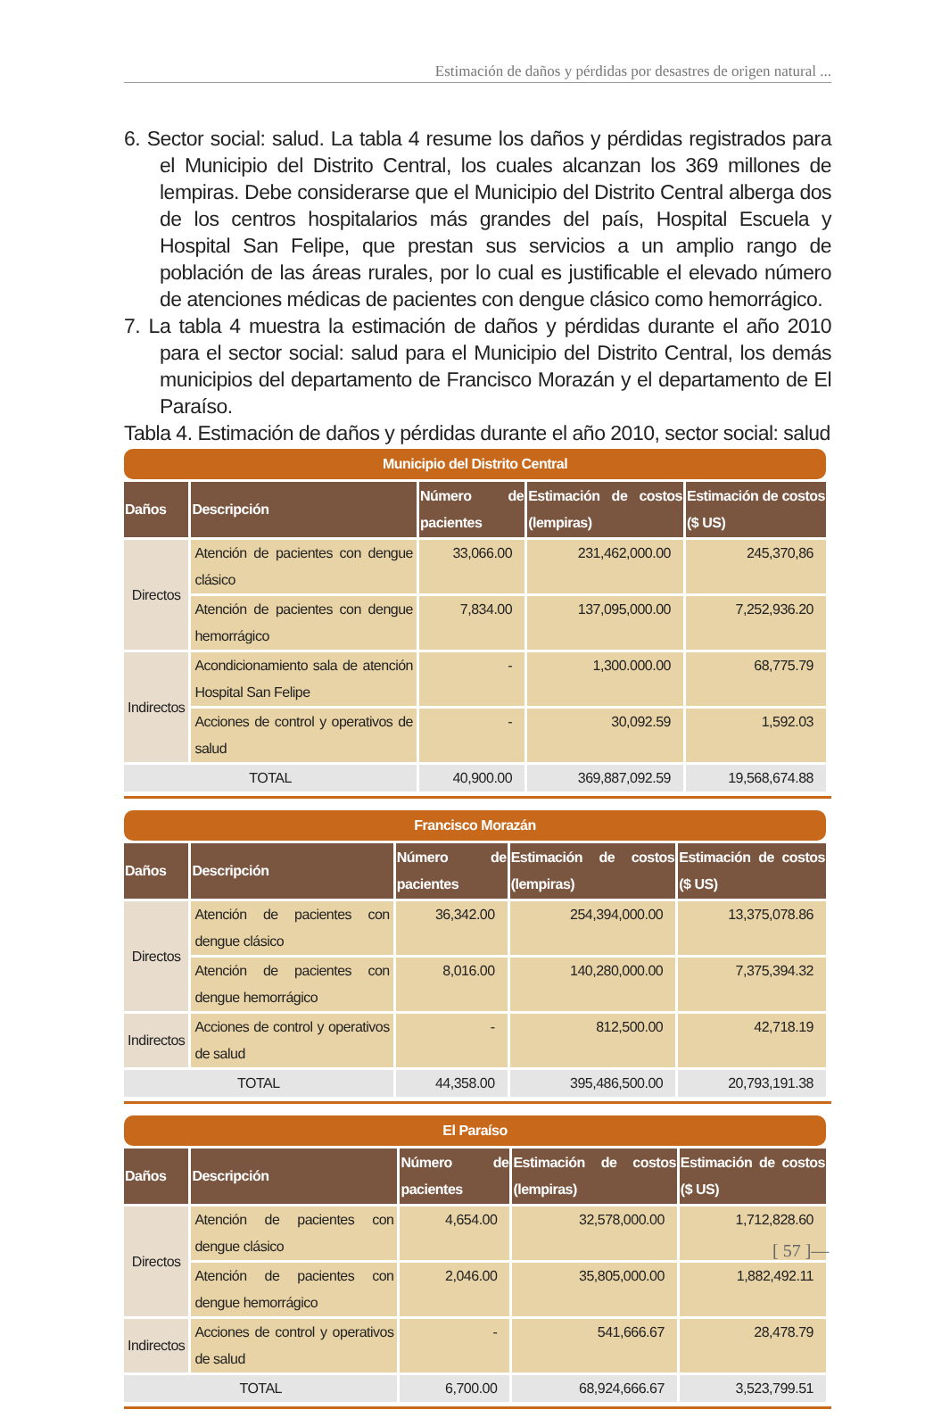Estimación de daños y pérdidas por desastres de origen natural ...
6. Sector social: salud. La tabla 4 resume los daños y pérdidas registrados para el Municipio del Distrito Central, los cuales alcanzan los 369 millones de lempiras. Debe considerarse que el Municipio del Distrito Central alberga dos de los centros hospitalarios más grandes del país, Hospital Escuela y Hospital San Felipe, que prestan sus servicios a un amplio rango de población de las áreas rurales, por lo cual es justificable el elevado número de atenciones médicas de pacientes con dengue clásico como hemorrágico.
7. La tabla 4 muestra la estimación de daños y pérdidas durante el año 2010 para el sector social: salud para el Municipio del Distrito Central, los demás municipios del departamento de Francisco Morazán y el departamento de El Paraíso.
Tabla 4. Estimación de daños y pérdidas durante el año 2010, sector social: salud
| Municipio del Distrito Central | | | | |
| Daños | Descripción | Número de pacientes | Estimación de costos (lempiras) | Estimación de costos ($ US) |
| Directos | Atención de pacientes con dengue clásico | 33,066.00 | 231,462,000.00 | 245,370,86 |
| | Atención de pacientes con dengue hemorrágico | 7,834.00 | 137,095,000.00 | 7,252,936.20 |
| Indirectos | Acondicionamiento sala de atención Hospital San Felipe | - | 1,300.000.00 | 68,775.79 |
| | Acciones de control y operativos de salud | - | 30,092.59 | 1,592.03 |
| TOTAL | | 40,900.00 | 369,887,092.59 | 19,568,674.88 |
| Francisco Morazán | | | | |
| Daños | Descripción | Número de pacientes | Estimación de costos (lempiras) | Estimación de costos ($ US) |
| Directos | Atención de pacientes con dengue clásico | 36,342.00 | 254,394,000.00 | 13,375,078.86 |
| | Atención de pacientes con dengue hemorrágico | 8,016.00 | 140,280,000.00 | 7,375,394.32 |
| Indirectos | Acciones de control y operativos de salud | - | 812,500.00 | 42,718.19 |
| TOTAL | | 44,358.00 | 395,486,500.00 | 20,793,191.38 |
| El Paraíso | | | | |
| Daños | Descripción | Número de pacientes | Estimación de costos (lempiras) | Estimación de costos ($ US) |
| Directos | Atención de pacientes con dengue clásico | 4,654.00 | 32,578,000.00 | 1,712,828.60 |
| | Atención de pacientes con dengue hemorrágico | 2,046.00 | 35,805,000.00 | 1,882,492.11 |
| Indirectos | Acciones de control y operativos de salud | - | 541,666.67 | 28,478.79 |
| TOTAL | | 6,700.00 | 68,924,666.67 | 3,523,799.51 |
[ 57 ]—